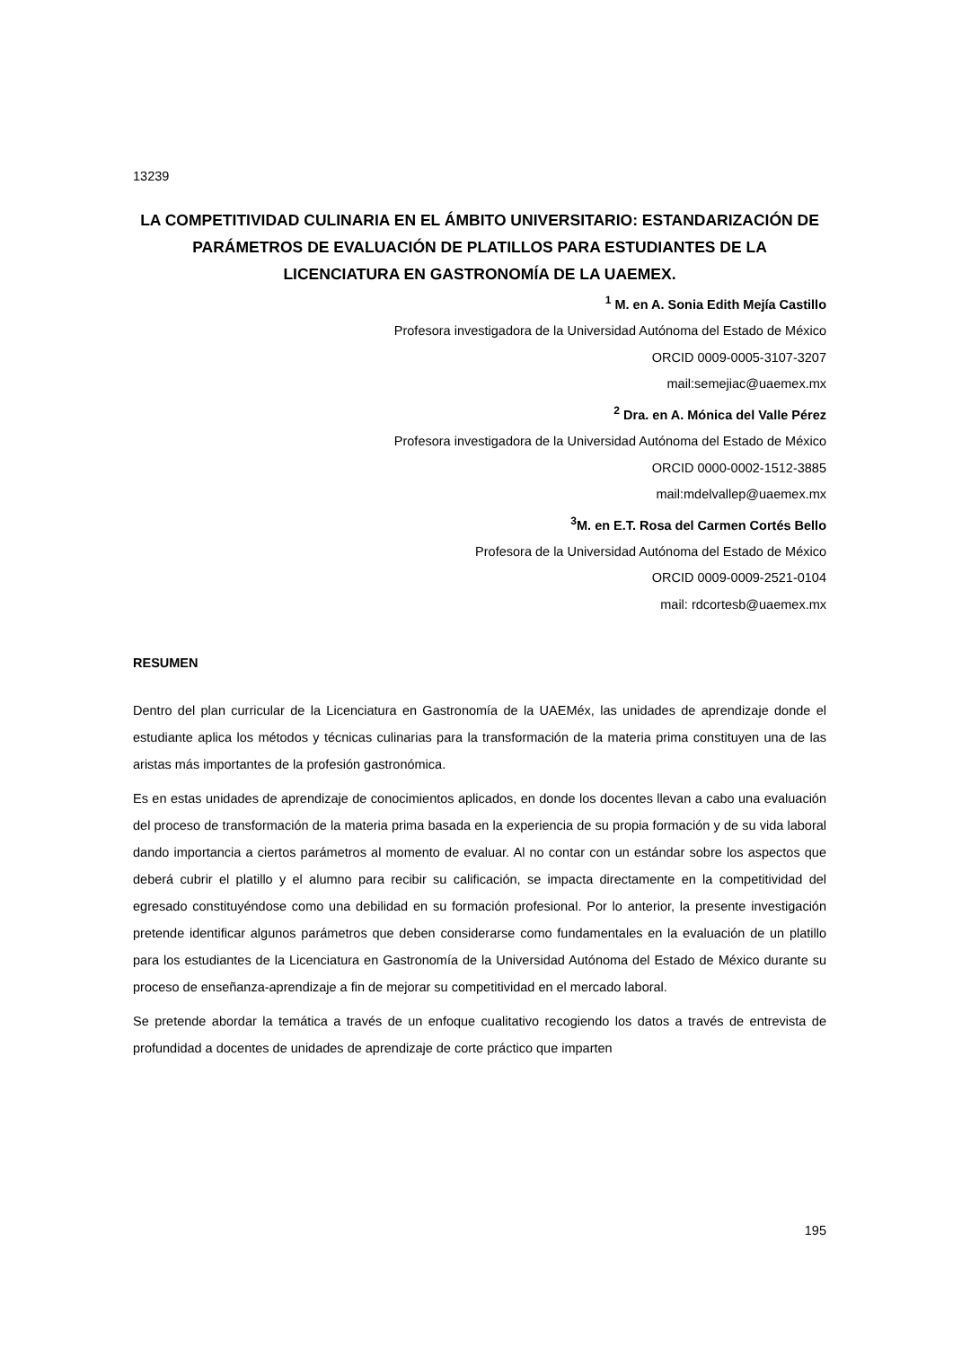13239
LA COMPETITIVIDAD CULINARIA EN EL ÁMBITO UNIVERSITARIO: ESTANDARIZACIÓN DE PARÁMETROS DE EVALUACIÓN DE PLATILLOS PARA ESTUDIANTES DE LA LICENCIATURA EN GASTRONOMÍA DE LA UAEMEX.
<sup>1</sup> M. en A. Sonia Edith Mejía Castillo
Profesora investigadora de la Universidad Autónoma del Estado de México
ORCID 0009-0005-3107-3207
mail:semejiac@uaemex.mx
<sup>2</sup> Dra. en A. Mónica del Valle Pérez
Profesora investigadora de la Universidad Autónoma del Estado de México
ORCID 0000-0002-1512-3885
mail:mdelvallep@uaemex.mx
<sup>3</sup> M. en E.T. Rosa del Carmen Cortés Bello
Profesora de la Universidad Autónoma del Estado de México
ORCID 0009-0009-2521-0104
mail: rdcortesb@uaemex.mx
RESUMEN
Dentro del plan curricular de la Licenciatura en Gastronomía de la UAEMéx, las unidades de aprendizaje donde el estudiante aplica los métodos y técnicas culinarias para la transformación de la materia prima constituyen una de las aristas más importantes de la profesión gastronómica.
Es en estas unidades de aprendizaje de conocimientos aplicados, en donde los docentes llevan a cabo una evaluación del proceso de transformación de la materia prima basada en la experiencia de su propia formación y de su vida laboral dando importancia a ciertos parámetros al momento de evaluar. Al no contar con un estándar sobre los aspectos que deberá cubrir el platillo y el alumno para recibir su calificación, se impacta directamente en la competitividad del egresado constituyéndose como una debilidad en su formación profesional. Por lo anterior, la presente investigación pretende identificar algunos parámetros que deben considerarse como fundamentales en la evaluación de un platillo para los estudiantes de la Licenciatura en Gastronomía de la Universidad Autónoma del Estado de México durante su proceso de enseñanza-aprendizaje a fin de mejorar su competitividad en el mercado laboral.
Se pretende abordar la temática a través de un enfoque cualitativo recogiendo los datos a través de entrevista de profundidad a docentes de unidades de aprendizaje de corte práctico que imparten
195